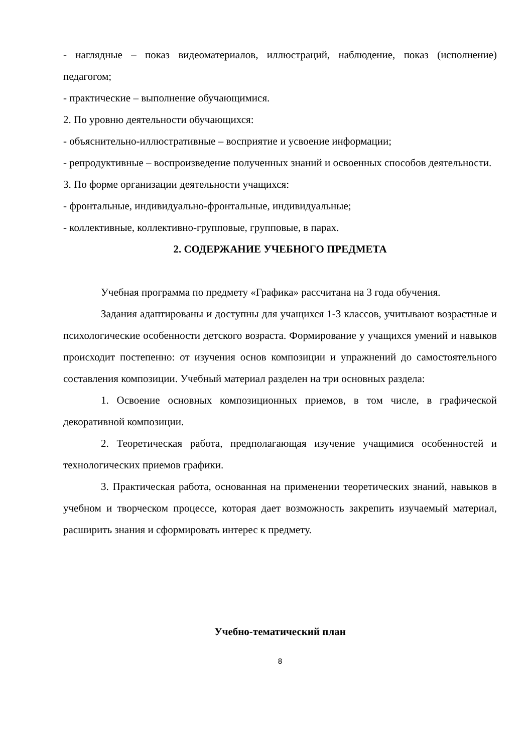- наглядные – показ видеоматериалов, иллюстраций, наблюдение, показ (исполнение) педагогом;
- практические – выполнение обучающимися.
2. По уровню деятельности обучающихся:
- объяснительно-иллюстративные – восприятие и усвоение информации;
- репродуктивные – воспроизведение полученных знаний и освоенных способов деятельности.
3. По форме организации деятельности учащихся:
- фронтальные, индивидуально-фронтальные, индивидуальные;
- коллективные, коллективно-групповые, групповые, в парах.
2. СОДЕРЖАНИЕ УЧЕБНОГО ПРЕДМЕТА
Учебная программа по предмету «Графика» рассчитана на 3 года обучения.
Задания адаптированы и доступны для учащихся 1-3 классов, учитывают возрастные и психологические особенности детского возраста. Формирование у учащихся умений и навыков происходит постепенно: от изучения основ композиции и упражнений до самостоятельного составления композиции. Учебный материал разделен на три основных раздела:
1. Освоение основных композиционных приемов, в том числе, в графической декоративной композиции.
2. Теоретическая работа, предполагающая изучение учащимися особенностей и технологических приемов графики.
3. Практическая работа, основанная на применении теоретических знаний, навыков в учебном и творческом процессе, которая дает возможность закрепить изучаемый материал, расширить знания и сформировать интерес к предмету.
Учебно-тематический план
8